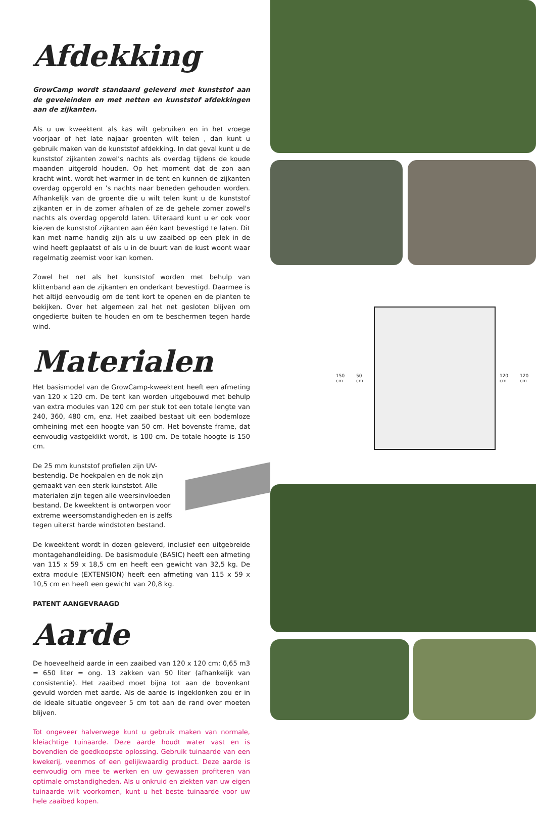Afdekking
GrowCamp wordt standaard geleverd met kunststof aan de geveleinden en met netten en kunststof afdekkingen aan de zijkanten.
Als u uw kweektent als kas wilt gebruiken en in het vroege voorjaar of het late najaar groenten wilt telen , dan kunt u gebruik maken van de kunststof afdekking. In dat geval kunt u de kunststof zijkanten zowel’s nachts als overdag tijdens de koude maanden uitgerold houden. Op het moment dat de zon aan kracht wint, wordt het warmer in de tent en kunnen de zijkanten overdag opgerold en ’s nachts naar beneden gehouden worden. Afhankelijk van de groente die u wilt telen kunt u de kunststof zijkanten er in de zomer afhalen of ze de gehele zomer zowel's nachts als overdag opgerold laten. Uiteraard kunt u er ook voor kiezen de kunststof zijkanten aan één kant bevestigd te laten. Dit kan met name handig zijn als u uw zaaibed op een plek in de wind heeft geplaatst of als u in de buurt van de kust woont waar regelmatig zeemist voor kan komen.
Zowel het net als het kunststof worden met behulp van klittenband aan de zijkanten en onderkant bevestigd. Daarmee is het altijd eenvoudig om de tent kort te openen en de planten te bekijken. Over het algemeen zal het net gesloten blijven om ongedierte buiten te houden en om te beschermen tegen harde wind.
Materialen
Het basismodel van de GrowCamp-kweektent heeft een afmeting van 120 x 120 cm. De tent kan worden uitgebouwd met behulp van extra modules van 120 cm per stuk tot een totale lengte van 240, 360, 480 cm, enz. Het zaaibed bestaat uit een bodemloze omheining met een hoogte van 50 cm. Het bovenste frame, dat eenvoudig vastgeklikt wordt, is 100 cm. De totale hoogte is 150 cm.
De 25 mm kunststof profielen zijn UV-bestendig. De hoekpalen en de nok zijn gemaakt van een sterk kunststof. Alle materialen zijn tegen alle weersinvloeden bestand. De kweektent is ontworpen voor extreme weersomstandigheden en is zelfs tegen uiterst harde windstoten bestand.
De kweektent wordt in dozen geleverd, inclusief een uitgebreide montagehandleiding. De basismodule (BASIC) heeft een afmeting van 115 x 59 x 18,5 cm en heeft een gewicht van 32,5 kg. De extra module (EXTENSION) heeft een afmeting van 115 x 59 x 10,5 cm en heeft een gewicht van 20,8 kg.
PATENT AANGEVRAAGD
Aarde
De hoeveelheid aarde in een zaaibed van 120 x 120 cm: 0,65 m3 = 650 liter = ong. 13 zakken van 50 liter (afhankelijk van consistentie). Het zaaibed moet bijna tot aan de bovenkant gevuld worden met aarde. Als de aarde is ingeklonken zou er in de ideale situatie ongeveer 5 cm tot aan de rand over moeten blijven.
Tot ongeveer halverwege kunt u gebruik maken van normale, kleiachtige tuinaarde. Deze aarde houdt water vast en is bovendien de goedkoopste oplossing. Gebruik tuinaarde van een kwekerij, veenmos of een gelijkwaardig product. Deze aarde is eenvoudig om mee te werken en uw gewassen profiteren van optimale omstandigheden. Als u onkruid en ziekten van uw eigen tuinaarde wilt voorkomen, kunt u het beste tuinaarde voor uw hele zaaibed kopen.
150 cm 50 cm 120 cm 120 cm